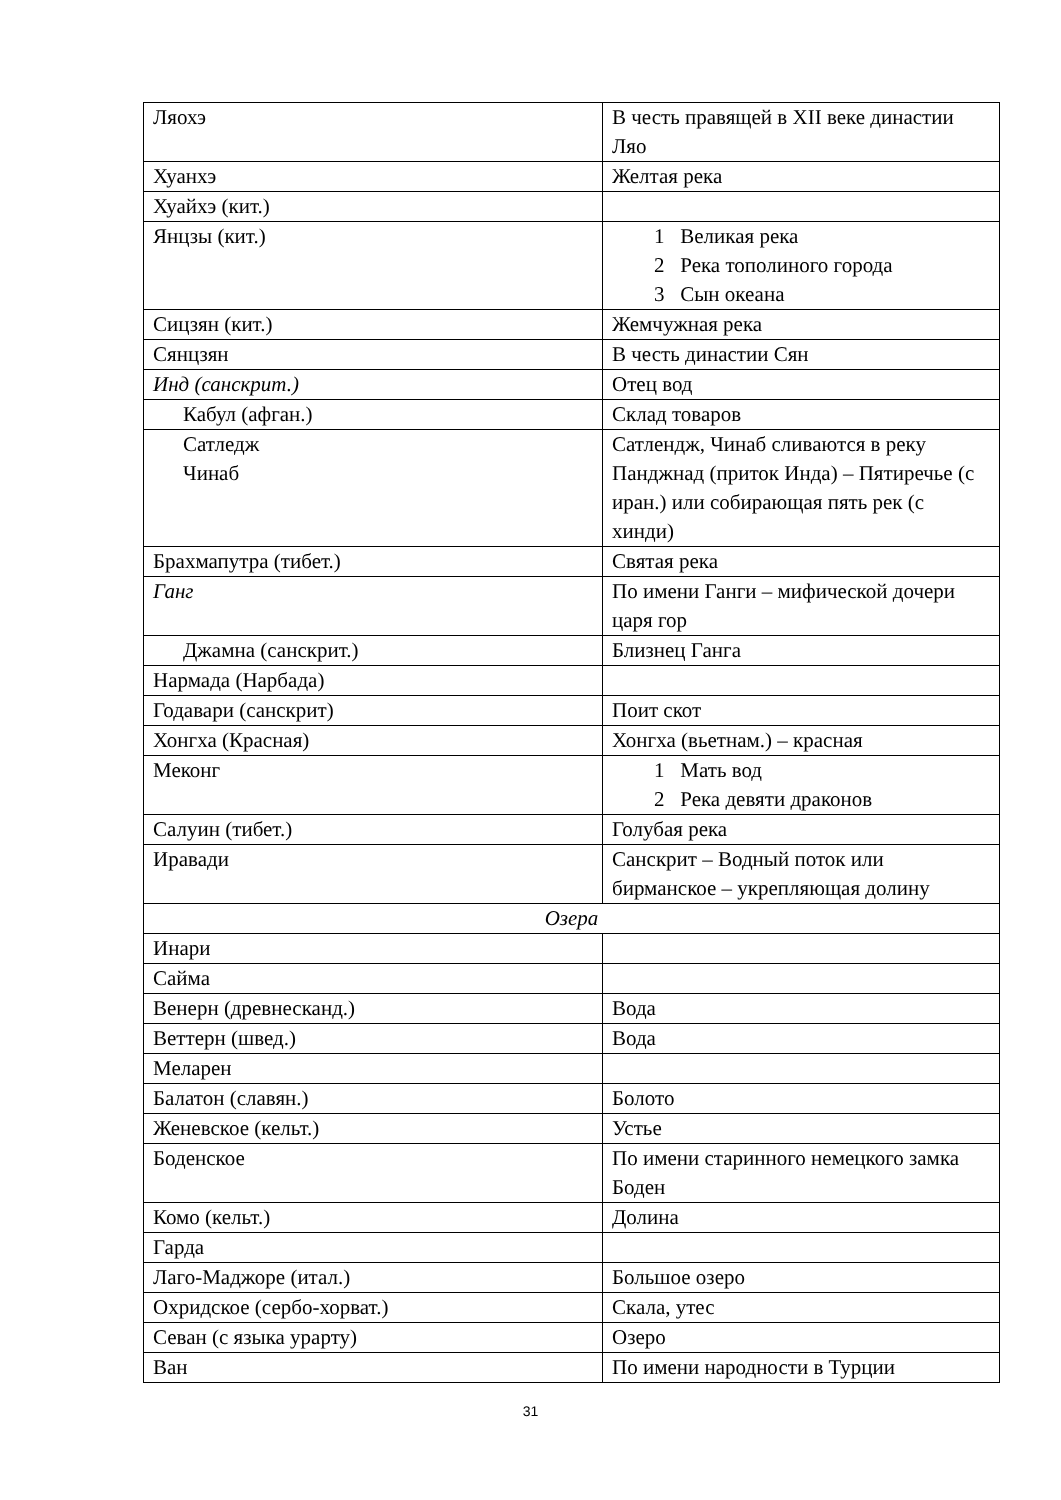| Ляохэ | В честь правящей в XII веке династии Ляо |
| Хуанхэ | Желтая река |
| Хуайхэ (кит.) | |
| Янцзы (кит.) | 1 Великая река 2 Река тополиного города 3 Сын океана |
| Сицзян (кит.) | Жемчужная река |
| Сянцзян | В честь династии Сян |
| Инд (санскрит.) | Отец вод |
| Кабул (афган.) | Склад товаров |
| Сатледж Чинаб | Сатлендж, Чинаб сливаются в реку Панджнад (приток Инда) – Пятиречье (с иран.) или собирающая пять рек (с хинди) |
| Брахмапутра (тибет.) | Святая река |
| Ганг | По имени Ганги – мифической дочери царя гор |
| Джамна (санскрит.) | Близнец Ганга |
| Нармада (Нарбада) | |
| Годавари (санскрит) | Поит скот |
| Хонгха (Красная) | Хонгха (вьетнам.) – красная |
| Меконг | 1 Мать вод 2 Река девяти драконов |
| Салуин (тибет.) | Голубая река |
| Иравади | Санскрит – Водный поток или бирманское – укрепляющая долину |
| Озера | |
| Инари | |
| Сайма | |
| Венерн (древнесканд.) | Вода |
| Веттерн (швед.) | Вода |
| Меларен | |
| Балатон (славян.) | Болото |
| Женевское (кельт.) | Устье |
| Боденское | По имени старинного немецкого замка Боден |
| Комо (кельт.) | Долина |
| Гарда | |
| Лаго-Маджоре (итал.) | Большое озеро |
| Охридское (сербо-хорват.) | Скала, утес |
| Севан (с языка урарту) | Озеро |
| Ван | По имени народности в Турции |
31